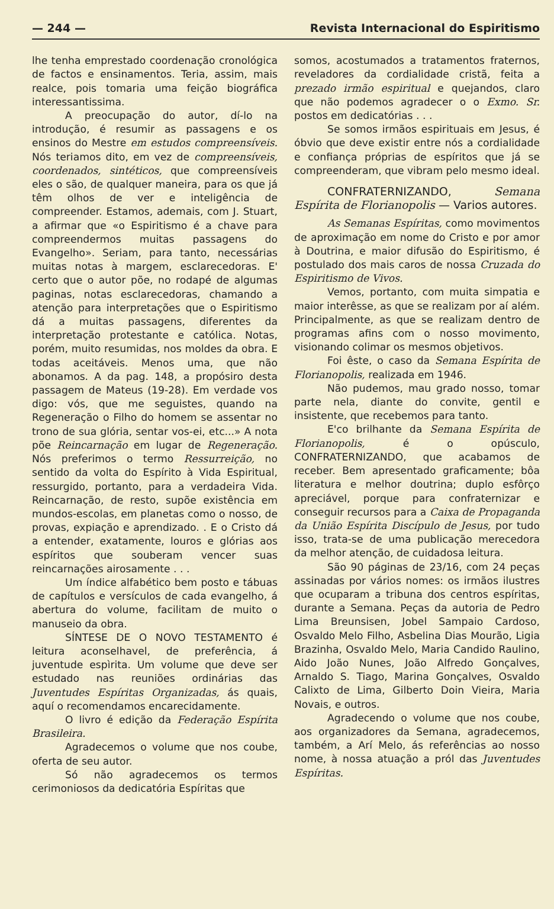— 244 — Revista Internacional do Espiritismo
lhe tenha emprestado coordenação cronológica de factos e ensinamentos. Teria, assim, mais realce, pois tomaria uma feição biográfica interessantissima.
A preocupação do autor, dí-lo na introdução, é resumir as passagens e os ensinos do Mestre em estudos compreensíveis. Nós teriamos dito, em vez de compreensíveis, coordenados, sintéticos, que compreensíveis eles o são, de qualquer maneira, para os que já têm olhos de ver e inteligência de compreender. Estamos, ademais, com J. Stuart, a afirmar que «o Espiritismo é a chave para compreendermos muitas passagens do Evangelho». Seriam, para tanto, necessárias muitas notas à margem, esclarecedoras. E' certo que o autor põe, no rodapé de algumas paginas, notas esclarecedoras, chamando a atenção para interpretações que o Espiritismo dá a muitas passagens, diferentes da interpretação protestante e católica. Notas, porém, muito resumidas, nos moldes da obra. E todas aceitáveis. Menos uma, que não abonamos. A da pag. 148, a propósiro desta passagem de Mateus (19-28). Em verdade vos digo: vós, que me seguistes, quando na Regeneração o Filho do homem se assentar no trono de sua glória, sentar vos-ei, etc...» A nota põe Reincarnação em lugar de Regeneração. Nós preferimos o termo Ressurreição, no sentido da volta do Espírito à Vida Espiritual, ressurgido, portanto, para a verdadeira Vida. Reincarnação, de resto, supõe existência em mundos-escolas, em planetas como o nosso, de provas, expiação e aprendizado. . E o Cristo dá a entender, exatamente, louros e glórias aos espíritos que souberam vencer suas reincarnações airosamente . . .
Um índice alfabético bem posto e tábuas de capítulos e versículos de cada evangelho, á abertura do volume, facilitam de muito o manuseio da obra.
SÍNTESE DE O NOVO TESTAMENTO é leitura aconselhavel, de preferência, á juventude espìrita. Um volume que deve ser estudado nas reuniões ordinárias das Juventudes Espíritas Organizadas, ás quais, aquí o recomendamos encarecidamente.
O livro é edição da Federação Espírita Brasileira.
Agradecemos o volume que nos coube, oferta de seu autor.
Só não agradecemos os termos cerimoniosos da dedicatória Espíritas que
somos, acostumados a tratamentos fraternos, reveladores da cordialidade cristã, feita a prezado irmão espiritual e quejandos, claro que não podemos agradecer o o Exmo. Sr. postos em dedicatórias . . .
Se somos irmãos espirituais em Jesus, é óbvio que deve existir entre nós a cordialidade e confiança próprias de espíritos que já se compreenderam, que vibram pelo mesmo ideal.
CONFRATERNIZANDO, Semana Espírita de Florianopolis — Varios autores.
As Semanas Espíritas, como movimentos de aproximação em nome do Cristo e por amor à Doutrina, e maior difusão do Espiritismo, é postulado dos mais caros de nossa Cruzada do Espiritismo de Vivos.
Vemos, portanto, com muita simpatia e maior interêsse, as que se realizam por aí além. Principalmente, as que se realizam dentro de programas afins com o nosso movimento, visionando colimar os mesmos objetivos.
Foi êste, o caso da Semana Espírita de Florianopolis, realizada em 1946.
Não pudemos, mau grado nosso, tomar parte nela, diante do convite, gentil e insistente, que recebemos para tanto.
E'co brilhante da Semana Espírita de Florianopolis, é o opúsculo, CONFRATERNIZANDO, que acabamos de receber. Bem apresentado graficamente; bôa literatura e melhor doutrina; duplo esfôrço apreciável, porque para confraternizar e conseguir recursos para a Caixa de Propaganda da União Espírita Discípulo de Jesus, por tudo isso, trata-se de uma publicação merecedora da melhor atenção, de cuidadosa leitura.
São 90 páginas de 23/16, com 24 peças assinadas por vários nomes: os irmãos ilustres que ocuparam a tribuna dos centros espíritas, durante a Semana. Peças da autoria de Pedro Lima Breunsisen, Jobel Sampaio Cardoso, Osvaldo Melo Filho, Asbelina Dias Mourão, Ligia Brazinha, Osvaldo Melo, Maria Candido Raulino, Aido João Nunes, João Alfredo Gonçalves, Arnaldo S. Tiago, Marina Gonçalves, Osvaldo Calixto de Lima, Gilberto Doin Vieira, Maria Novais, e outros.
Agradecendo o volume que nos coube, aos organizadores da Semana, agradecemos, também, a Arí Melo, ás referências ao nosso nome, à nossa atuação a pról das Juventudes Espíritas.